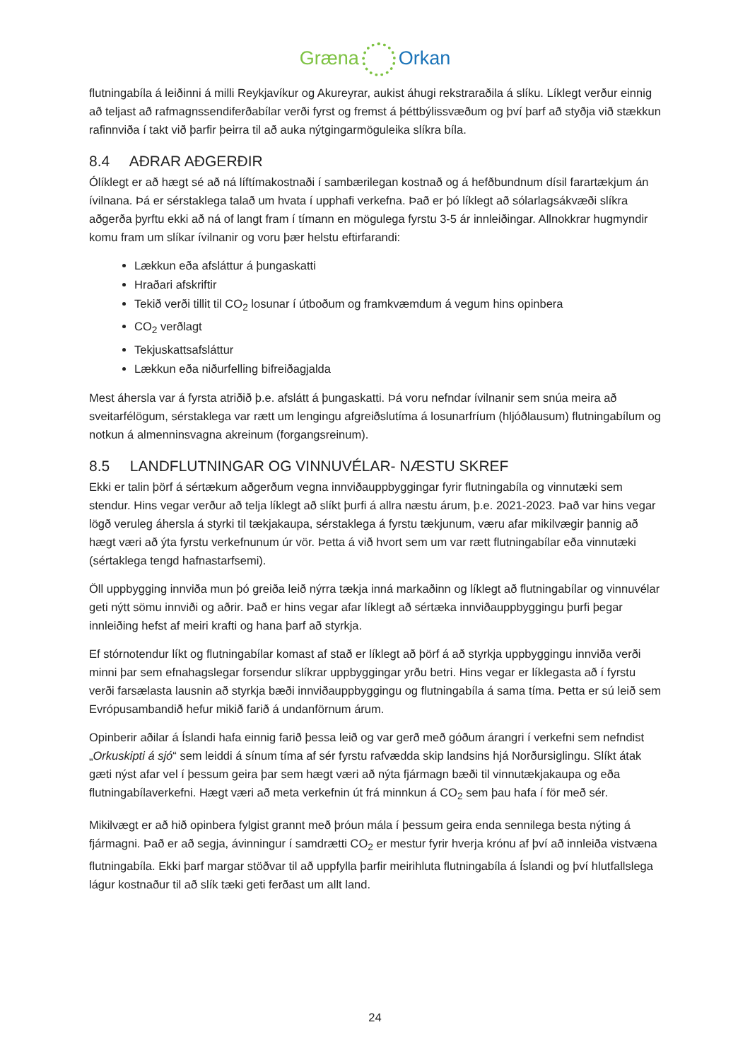Græna Orkan
flutningabíla á leiðinni á milli Reykjavíkur og Akureyrar, aukist áhugi rekstraraðila á slíku. Líklegt verður einnig að teljast að rafmagnssendiferðabílar verði fyrst og fremst á þéttbýlissvæðum og því þarf að styðja við stækkun rafinnviða í takt við þarfir þeirra til að auka nýtgingarmöguleika slíkra bíla.
8.4 AÐRAR AÐGERÐIR
Ólíklegt er að hægt sé að ná líftímakostnaði í sambærilegan kostnað og á hefðbundnum dísil farartækjum án ívilnana. Þá er sérstaklega talað um hvata í upphafi verkefna. Það er þó líklegt að sólarlagsákvæði slíkra aðgerða þyrftu ekki að ná of langt fram í tímann en mögulega fyrstu 3-5 ár innleiðingar. Allnokkrar hugmyndir komu fram um slíkar ívilnanir og voru þær helstu eftirfarandi:
Lækkun eða afsláttur á þungaskatti
Hraðari afskriftir
Tekið verði tillit til CO<sub>2</sub> losunar í útboðum og framkvæmdum á vegum hins opinbera
CO<sub>2</sub> verðlagt
Tekjuskattsafsláttur
Lækkun eða niðurfelling bifreiðagjalda
Mest áhersla var á fyrsta atriðið þ.e. afslátt á þungaskatti. Þá voru nefndar ívilnanir sem snúa meira að sveitarfélögum, sérstaklega var rætt um lengingu afgreiðslutíma á losunarfríum (hljóðlausum) flutningabílum og notkun á almenninsvagna akreinum (forgangsreinum).
8.5 LANDFLUTNINGAR OG VINNUVÉLAR- NÆSTU SKREF
Ekki er talin þörf á sértækum aðgerðum vegna innviðauppbyggingar fyrir flutningabíla og vinnutæki sem stendur. Hins vegar verður að telja líklegt að slíkt þurfi á allra næstu árum, þ.e. 2021-2023. Það var hins vegar lögð veruleg áhersla á styrki til tækjakaupa, sérstaklega á fyrstu tækjunum, væru afar mikilvægir þannig að hægt væri að ýta fyrstu verkefnunum úr vör. Þetta á við hvort sem um var rætt flutningabílar eða vinnutæki (sértaklega tengd hafnastarfsemi).
Öll uppbygging innviða mun þó greiða leið nýrra tækja inná markaðinn og líklegt að flutningabílar og vinnuvélar geti nýtt sömu innviði og aðrir. Það er hins vegar afar líklegt að sértæka innviðauppbyggingu þurfi þegar innleiðing hefst af meiri krafti og hana þarf að styrkja.
Ef stórnotendur líkt og flutningabílar komast af stað er líklegt að þörf á að styrkja uppbyggingu innviða verði minni þar sem efnahagslegar forsendur slíkrar uppbyggingar yrðu betri. Hins vegar er líklegasta að í fyrstu verði farsælasta lausnin að styrkja bæði innviðauppbyggingu og flutningabíla á sama tíma. Þetta er sú leið sem Evrópusambandið hefur mikið farið á undanförnum árum.
Opinberir aðilar á Íslandi hafa einnig farið þessa leið og var gerð með góðum árangri í verkefni sem nefndist „Orkuskipti á sjó“ sem leiddi á sínum tíma af sér fyrstu rafvædda skip landsins hjá Norðursiglingu. Slíkt átak gæti nýst afar vel í þessum geira þar sem hægt væri að nýta fjármagn bæði til vinnutækjakaupa og eða flutningabílaverkefni. Hægt væri að meta verkefnin út frá minnkun á CO<sub>2</sub> sem þau hafa í för með sér.
Mikilvægt er að hið opinbera fylgist grannt með þróun mála í þessum geira enda sennilega besta nýting á fjármagni. Það er að segja, ávinningur í samdrætti CO<sub>2</sub> er mestur fyrir hverja krónu af því að innleiða vistvæna flutningabíla. Ekki þarf margar stöðvar til að uppfylla þarfir meirihluta flutningabíla á Íslandi og því hlutfallslega lágur kostnaður til að slík tæki geti ferðast um allt land.
24